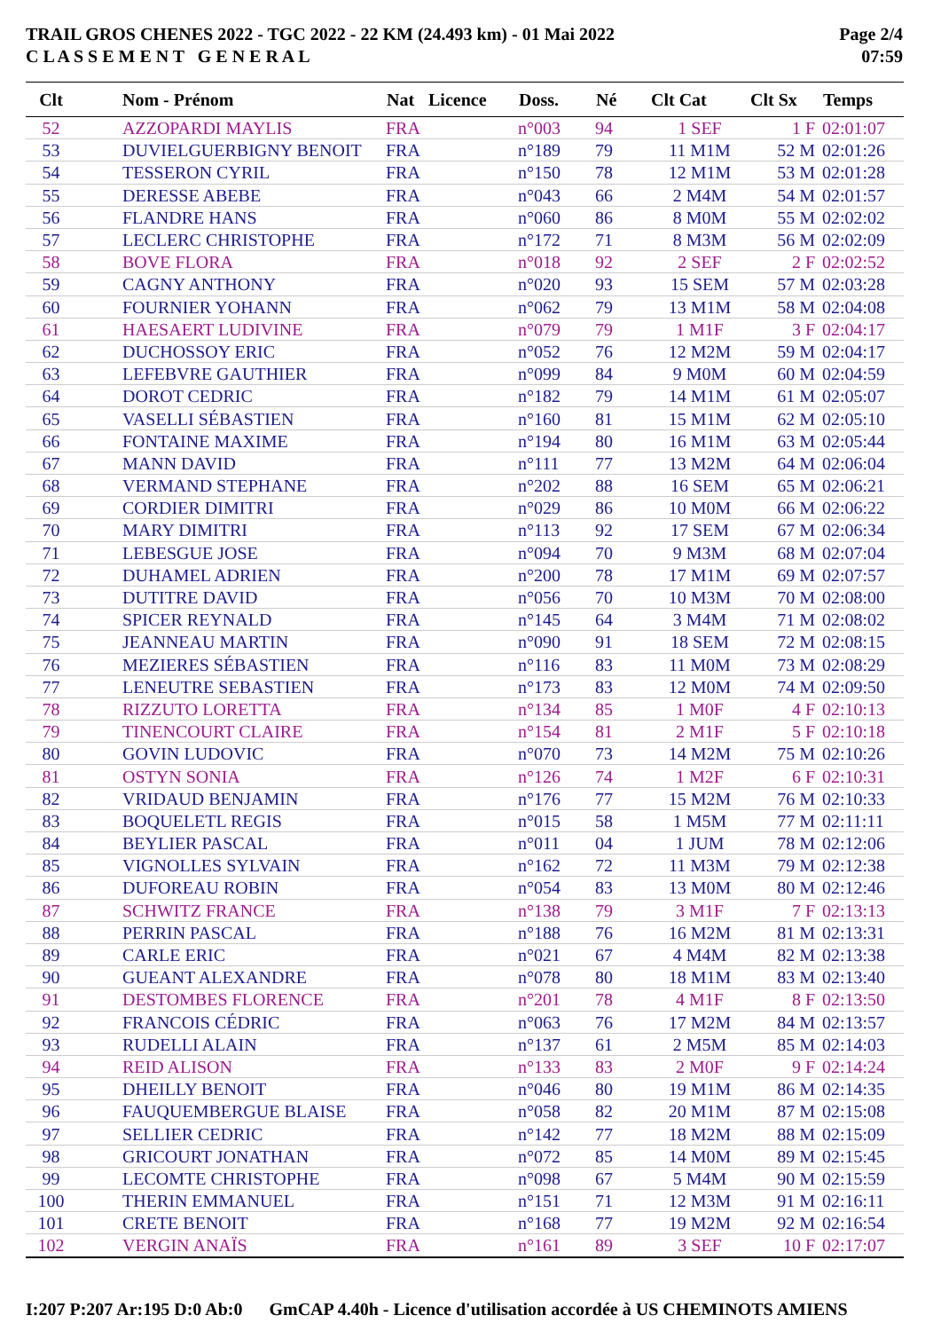TRAIL GROS CHENES 2022 - TGC 2022 - 22 KM (24.493 km) - 01 Mai 2022
C L A S S E M E N T G E N E R A L
Page 2/4
07:59
| Clt | Nom - Prénom | Nat | Licence | Doss. | Né | Clt Cat | Clt Sx | Temps |
| --- | --- | --- | --- | --- | --- | --- | --- | --- |
| 52 | AZZOPARDI MAYLIS | FRA | | n°003 | 94 | 1 SEF | 1 F | 02:01:07 |
| 53 | DUVIELGUERBIGNY BENOIT | FRA | | n°189 | 79 | 11 M1M | 52 M | 02:01:26 |
| 54 | TESSERON CYRIL | FRA | | n°150 | 78 | 12 M1M | 53 M | 02:01:28 |
| 55 | DERESSE ABEBE | FRA | | n°043 | 66 | 2 M4M | 54 M | 02:01:57 |
| 56 | FLANDRE HANS | FRA | | n°060 | 86 | 8 M0M | 55 M | 02:02:02 |
| 57 | LECLERC CHRISTOPHE | FRA | | n°172 | 71 | 8 M3M | 56 M | 02:02:09 |
| 58 | BOVE FLORA | FRA | | n°018 | 92 | 2 SEF | 2 F | 02:02:52 |
| 59 | CAGNY ANTHONY | FRA | | n°020 | 93 | 15 SEM | 57 M | 02:03:28 |
| 60 | FOURNIER YOHANN | FRA | | n°062 | 79 | 13 M1M | 58 M | 02:04:08 |
| 61 | HAESAERT LUDIVINE | FRA | | n°079 | 79 | 1 M1F | 3 F | 02:04:17 |
| 62 | DUCHOSSOY ERIC | FRA | | n°052 | 76 | 12 M2M | 59 M | 02:04:17 |
| 63 | LEFEBVRE GAUTHIER | FRA | | n°099 | 84 | 9 M0M | 60 M | 02:04:59 |
| 64 | DOROT CEDRIC | FRA | | n°182 | 79 | 14 M1M | 61 M | 02:05:07 |
| 65 | VASELLI SÉBASTIEN | FRA | | n°160 | 81 | 15 M1M | 62 M | 02:05:10 |
| 66 | FONTAINE MAXIME | FRA | | n°194 | 80 | 16 M1M | 63 M | 02:05:44 |
| 67 | MANN DAVID | FRA | | n°111 | 77 | 13 M2M | 64 M | 02:06:04 |
| 68 | VERMAND STEPHANE | FRA | | n°202 | 88 | 16 SEM | 65 M | 02:06:21 |
| 69 | CORDIER DIMITRI | FRA | | n°029 | 86 | 10 M0M | 66 M | 02:06:22 |
| 70 | MARY DIMITRI | FRA | | n°113 | 92 | 17 SEM | 67 M | 02:06:34 |
| 71 | LEBESGUE JOSE | FRA | | n°094 | 70 | 9 M3M | 68 M | 02:07:04 |
| 72 | DUHAMEL ADRIEN | FRA | | n°200 | 78 | 17 M1M | 69 M | 02:07:57 |
| 73 | DUTITRE DAVID | FRA | | n°056 | 70 | 10 M3M | 70 M | 02:08:00 |
| 74 | SPICER REYNALD | FRA | | n°145 | 64 | 3 M4M | 71 M | 02:08:02 |
| 75 | JEANNEAU MARTIN | FRA | | n°090 | 91 | 18 SEM | 72 M | 02:08:15 |
| 76 | MEZIERES SÉBASTIEN | FRA | | n°116 | 83 | 11 M0M | 73 M | 02:08:29 |
| 77 | LENEUTRE SEBASTIEN | FRA | | n°173 | 83 | 12 M0M | 74 M | 02:09:50 |
| 78 | RIZZUTO LORETTA | FRA | | n°134 | 85 | 1 M0F | 4 F | 02:10:13 |
| 79 | TINENCOURT CLAIRE | FRA | | n°154 | 81 | 2 M1F | 5 F | 02:10:18 |
| 80 | GOVIN LUDOVIC | FRA | | n°070 | 73 | 14 M2M | 75 M | 02:10:26 |
| 81 | OSTYN SONIA | FRA | | n°126 | 74 | 1 M2F | 6 F | 02:10:31 |
| 82 | VRIDAUD BENJAMIN | FRA | | n°176 | 77 | 15 M2M | 76 M | 02:10:33 |
| 83 | BOQUELETL REGIS | FRA | | n°015 | 58 | 1 M5M | 77 M | 02:11:11 |
| 84 | BEYLIER PASCAL | FRA | | n°011 | 04 | 1 JUM | 78 M | 02:12:06 |
| 85 | VIGNOLLES SYLVAIN | FRA | | n°162 | 72 | 11 M3M | 79 M | 02:12:38 |
| 86 | DUFOREAU ROBIN | FRA | | n°054 | 83 | 13 M0M | 80 M | 02:12:46 |
| 87 | SCHWITZ FRANCE | FRA | | n°138 | 79 | 3 M1F | 7 F | 02:13:13 |
| 88 | PERRIN PASCAL | FRA | | n°188 | 76 | 16 M2M | 81 M | 02:13:31 |
| 89 | CARLE ERIC | FRA | | n°021 | 67 | 4 M4M | 82 M | 02:13:38 |
| 90 | GUEANT ALEXANDRE | FRA | | n°078 | 80 | 18 M1M | 83 M | 02:13:40 |
| 91 | DESTOMBES FLORENCE | FRA | | n°201 | 78 | 4 M1F | 8 F | 02:13:50 |
| 92 | FRANCOIS CÉDRIC | FRA | | n°063 | 76 | 17 M2M | 84 M | 02:13:57 |
| 93 | RUDELLI ALAIN | FRA | | n°137 | 61 | 2 M5M | 85 M | 02:14:03 |
| 94 | REID ALISON | FRA | | n°133 | 83 | 2 M0F | 9 F | 02:14:24 |
| 95 | DHEILLY BENOIT | FRA | | n°046 | 80 | 19 M1M | 86 M | 02:14:35 |
| 96 | FAUQUEMBERGUE BLAISE | FRA | | n°058 | 82 | 20 M1M | 87 M | 02:15:08 |
| 97 | SELLIER CEDRIC | FRA | | n°142 | 77 | 18 M2M | 88 M | 02:15:09 |
| 98 | GRICOURT JONATHAN | FRA | | n°072 | 85 | 14 M0M | 89 M | 02:15:45 |
| 99 | LECOMTE CHRISTOPHE | FRA | | n°098 | 67 | 5 M4M | 90 M | 02:15:59 |
| 100 | THERIN EMMANUEL | FRA | | n°151 | 71 | 12 M3M | 91 M | 02:16:11 |
| 101 | CRETE BENOIT | FRA | | n°168 | 77 | 19 M2M | 92 M | 02:16:54 |
| 102 | VERGIN ANAÏS | FRA | | n°161 | 89 | 3 SEF | 10 F | 02:17:07 |
I:207 P:207 Ar:195 D:0 Ab:0 GmCAP 4.40h - Licence d'utilisation accordée à US CHEMINOTS AMIENS